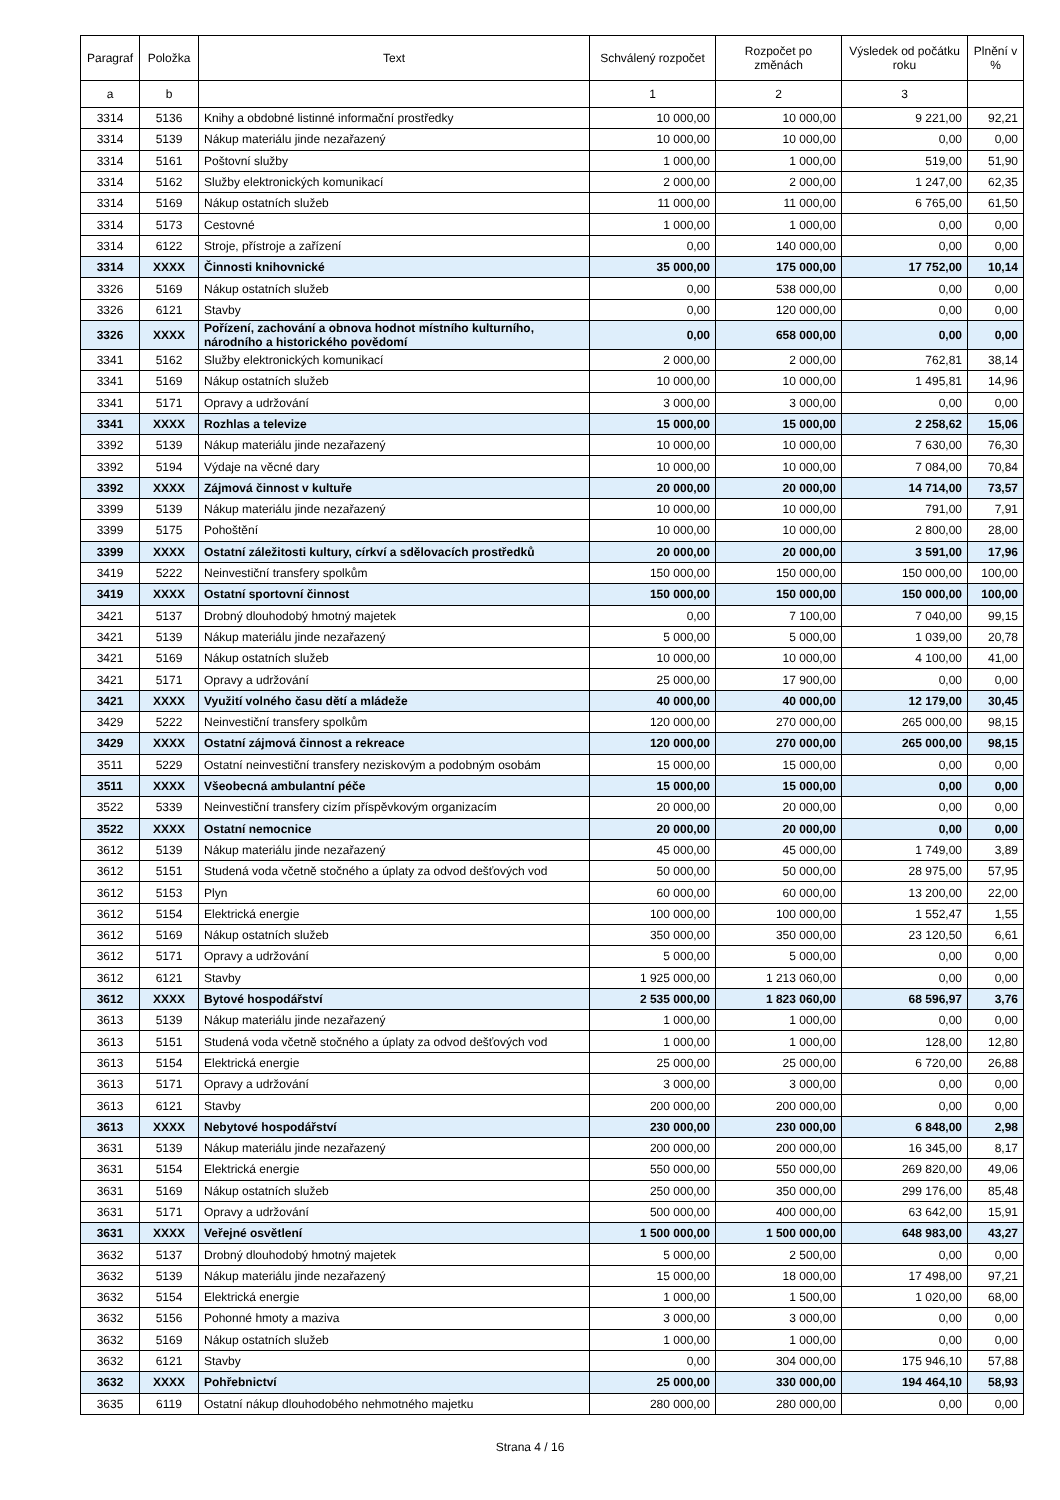| Paragraf | Položka | Text | Schválený rozpočet | Rozpočet po změnách | Výsledek od počátku roku | Plnění v % |
| --- | --- | --- | --- | --- | --- | --- |
| a | b | | 1 | 2 | 3 | |
| 3314 | 5136 | Knihy a obdobné listinné informační prostředky | 10 000,00 | 10 000,00 | 9 221,00 | 92,21 |
| 3314 | 5139 | Nákup materiálu jinde nezařazený | 10 000,00 | 10 000,00 | 0,00 | 0,00 |
| 3314 | 5161 | Poštovní služby | 1 000,00 | 1 000,00 | 519,00 | 51,90 |
| 3314 | 5162 | Služby elektronických komunikací | 2 000,00 | 2 000,00 | 1 247,00 | 62,35 |
| 3314 | 5169 | Nákup ostatních služeb | 11 000,00 | 11 000,00 | 6 765,00 | 61,50 |
| 3314 | 5173 | Cestovné | 1 000,00 | 1 000,00 | 0,00 | 0,00 |
| 3314 | 6122 | Stroje, přístroje a zařízení | 0,00 | 140 000,00 | 0,00 | 0,00 |
| 3314 | XXXX | Činnosti knihovnické | 35 000,00 | 175 000,00 | 17 752,00 | 10,14 |
| 3326 | 5169 | Nákup ostatních služeb | 0,00 | 538 000,00 | 0,00 | 0,00 |
| 3326 | 6121 | Stavby | 0,00 | 120 000,00 | 0,00 | 0,00 |
| 3326 | XXXX | Pořízení, zachování a obnova hodnot místního kulturního, národního a historického povědomí | 0,00 | 658 000,00 | 0,00 | 0,00 |
| 3341 | 5162 | Služby elektronických komunikací | 2 000,00 | 2 000,00 | 762,81 | 38,14 |
| 3341 | 5169 | Nákup ostatních služeb | 10 000,00 | 10 000,00 | 1 495,81 | 14,96 |
| 3341 | 5171 | Opravy a udržování | 3 000,00 | 3 000,00 | 0,00 | 0,00 |
| 3341 | XXXX | Rozhlas a televize | 15 000,00 | 15 000,00 | 2 258,62 | 15,06 |
| 3392 | 5139 | Nákup materiálu jinde nezařazený | 10 000,00 | 10 000,00 | 7 630,00 | 76,30 |
| 3392 | 5194 | Výdaje na věcné dary | 10 000,00 | 10 000,00 | 7 084,00 | 70,84 |
| 3392 | XXXX | Zájmová činnost v kultuře | 20 000,00 | 20 000,00 | 14 714,00 | 73,57 |
| 3399 | 5139 | Nákup materiálu jinde nezařazený | 10 000,00 | 10 000,00 | 791,00 | 7,91 |
| 3399 | 5175 | Pohoštění | 10 000,00 | 10 000,00 | 2 800,00 | 28,00 |
| 3399 | XXXX | Ostatní záležitosti kultury, církví a sdělovacích prostředků | 20 000,00 | 20 000,00 | 3 591,00 | 17,96 |
| 3419 | 5222 | Neinvestiční transfery spolkům | 150 000,00 | 150 000,00 | 150 000,00 | 100,00 |
| 3419 | XXXX | Ostatní sportovní činnost | 150 000,00 | 150 000,00 | 150 000,00 | 100,00 |
| 3421 | 5137 | Drobný dlouhodobý hmotný majetek | 0,00 | 7 100,00 | 7 040,00 | 99,15 |
| 3421 | 5139 | Nákup materiálu jinde nezařazený | 5 000,00 | 5 000,00 | 1 039,00 | 20,78 |
| 3421 | 5169 | Nákup ostatních služeb | 10 000,00 | 10 000,00 | 4 100,00 | 41,00 |
| 3421 | 5171 | Opravy a udržování | 25 000,00 | 17 900,00 | 0,00 | 0,00 |
| 3421 | XXXX | Využití volného času dětí a mládeže | 40 000,00 | 40 000,00 | 12 179,00 | 30,45 |
| 3429 | 5222 | Neinvestiční transfery spolkům | 120 000,00 | 270 000,00 | 265 000,00 | 98,15 |
| 3429 | XXXX | Ostatní zájmová činnost a rekreace | 120 000,00 | 270 000,00 | 265 000,00 | 98,15 |
| 3511 | 5229 | Ostatní neinvestiční transfery neziskovým a podobným osobám | 15 000,00 | 15 000,00 | 0,00 | 0,00 |
| 3511 | XXXX | Všeobecná ambulantní péče | 15 000,00 | 15 000,00 | 0,00 | 0,00 |
| 3522 | 5339 | Neinvestiční transfery cizím příspěvkovým organizacím | 20 000,00 | 20 000,00 | 0,00 | 0,00 |
| 3522 | XXXX | Ostatní nemocnice | 20 000,00 | 20 000,00 | 0,00 | 0,00 |
| 3612 | 5139 | Nákup materiálu jinde nezařazený | 45 000,00 | 45 000,00 | 1 749,00 | 3,89 |
| 3612 | 5151 | Studená voda včetně stočného a úplaty za odvod dešťových vod | 50 000,00 | 50 000,00 | 28 975,00 | 57,95 |
| 3612 | 5153 | Plyn | 60 000,00 | 60 000,00 | 13 200,00 | 22,00 |
| 3612 | 5154 | Elektrická energie | 100 000,00 | 100 000,00 | 1 552,47 | 1,55 |
| 3612 | 5169 | Nákup ostatních služeb | 350 000,00 | 350 000,00 | 23 120,50 | 6,61 |
| 3612 | 5171 | Opravy a udržování | 5 000,00 | 5 000,00 | 0,00 | 0,00 |
| 3612 | 6121 | Stavby | 1 925 000,00 | 1 213 060,00 | 0,00 | 0,00 |
| 3612 | XXXX | Bytové hospodářství | 2 535 000,00 | 1 823 060,00 | 68 596,97 | 3,76 |
| 3613 | 5139 | Nákup materiálu jinde nezařazený | 1 000,00 | 1 000,00 | 0,00 | 0,00 |
| 3613 | 5151 | Studená voda včetně stočného a úplaty za odvod dešťových vod | 1 000,00 | 1 000,00 | 128,00 | 12,80 |
| 3613 | 5154 | Elektrická energie | 25 000,00 | 25 000,00 | 6 720,00 | 26,88 |
| 3613 | 5171 | Opravy a udržování | 3 000,00 | 3 000,00 | 0,00 | 0,00 |
| 3613 | 6121 | Stavby | 200 000,00 | 200 000,00 | 0,00 | 0,00 |
| 3613 | XXXX | Nebytové hospodářství | 230 000,00 | 230 000,00 | 6 848,00 | 2,98 |
| 3631 | 5139 | Nákup materiálu jinde nezařazený | 200 000,00 | 200 000,00 | 16 345,00 | 8,17 |
| 3631 | 5154 | Elektrická energie | 550 000,00 | 550 000,00 | 269 820,00 | 49,06 |
| 3631 | 5169 | Nákup ostatních služeb | 250 000,00 | 350 000,00 | 299 176,00 | 85,48 |
| 3631 | 5171 | Opravy a udržování | 500 000,00 | 400 000,00 | 63 642,00 | 15,91 |
| 3631 | XXXX | Veřejné osvětlení | 1 500 000,00 | 1 500 000,00 | 648 983,00 | 43,27 |
| 3632 | 5137 | Drobný dlouhodobý hmotný majetek | 5 000,00 | 2 500,00 | 0,00 | 0,00 |
| 3632 | 5139 | Nákup materiálu jinde nezařazený | 15 000,00 | 18 000,00 | 17 498,00 | 97,21 |
| 3632 | 5154 | Elektrická energie | 1 000,00 | 1 500,00 | 1 020,00 | 68,00 |
| 3632 | 5156 | Pohonné hmoty a maziva | 3 000,00 | 3 000,00 | 0,00 | 0,00 |
| 3632 | 5169 | Nákup ostatních služeb | 1 000,00 | 1 000,00 | 0,00 | 0,00 |
| 3632 | 6121 | Stavby | 0,00 | 304 000,00 | 175 946,10 | 57,88 |
| 3632 | XXXX | Pohřebnictví | 25 000,00 | 330 000,00 | 194 464,10 | 58,93 |
| 3635 | 6119 | Ostatní nákup dlouhodobého nehmotného majetku | 280 000,00 | 280 000,00 | 0,00 | 0,00 |
Strana 4 / 16